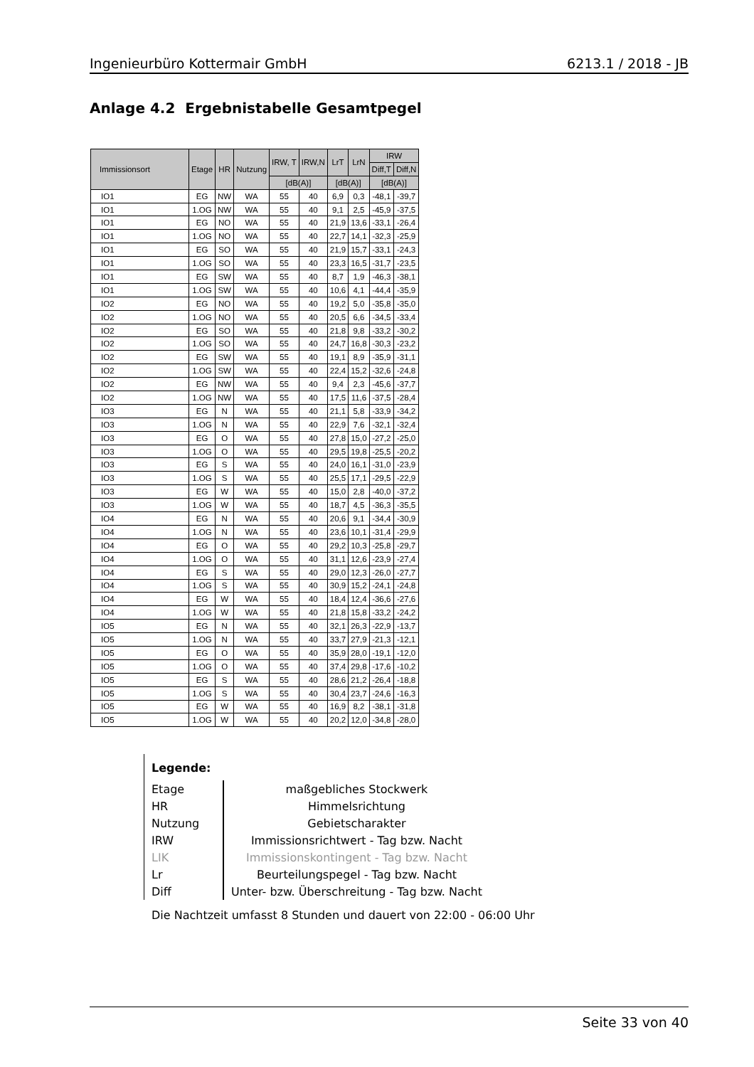Ingenieurbüro Kottermair GmbH 6213.1 / 2018 - JB
Anlage 4.2 Ergebnistabelle Gesamtpegel
| Immissionsort | Etage | HR | Nutzung | IRW, T | IRW,N | LrT | LrN | IRW | |
| --- | --- | --- | --- | --- | --- | --- | --- | --- | --- |
| | | | | | | | | Diff,T | Diff,N |
| | | | | [dB(A)] | | [dB(A)] | | [dB(A)] | |
| IO1 | EG | NW | WA | 55 | 40 | 6,9 | 0,3 | -48,1 | -39,7 |
| IO1 | 1.OG | NW | WA | 55 | 40 | 9,1 | 2,5 | -45,9 | -37,5 |
| IO1 | EG | NO | WA | 55 | 40 | 21,9 | 13,6 | -33,1 | -26,4 |
| IO1 | 1.OG | NO | WA | 55 | 40 | 22,7 | 14,1 | -32,3 | -25,9 |
| IO1 | EG | SO | WA | 55 | 40 | 21,9 | 15,7 | -33,1 | -24,3 |
| IO1 | 1.OG | SO | WA | 55 | 40 | 23,3 | 16,5 | -31,7 | -23,5 |
| IO1 | EG | SW | WA | 55 | 40 | 8,7 | 1,9 | -46,3 | -38,1 |
| IO1 | 1.OG | SW | WA | 55 | 40 | 10,6 | 4,1 | -44,4 | -35,9 |
| IO2 | EG | NO | WA | 55 | 40 | 19,2 | 5,0 | -35,8 | -35,0 |
| IO2 | 1.OG | NO | WA | 55 | 40 | 20,5 | 6,6 | -34,5 | -33,4 |
| IO2 | EG | SO | WA | 55 | 40 | 21,8 | 9,8 | -33,2 | -30,2 |
| IO2 | 1.OG | SO | WA | 55 | 40 | 24,7 | 16,8 | -30,3 | -23,2 |
| IO2 | EG | SW | WA | 55 | 40 | 19,1 | 8,9 | -35,9 | -31,1 |
| IO2 | 1.OG | SW | WA | 55 | 40 | 22,4 | 15,2 | -32,6 | -24,8 |
| IO2 | EG | NW | WA | 55 | 40 | 9,4 | 2,3 | -45,6 | -37,7 |
| IO2 | 1.OG | NW | WA | 55 | 40 | 17,5 | 11,6 | -37,5 | -28,4 |
| IO3 | EG | N | WA | 55 | 40 | 21,1 | 5,8 | -33,9 | -34,2 |
| IO3 | 1.OG | N | WA | 55 | 40 | 22,9 | 7,6 | -32,1 | -32,4 |
| IO3 | EG | O | WA | 55 | 40 | 27,8 | 15,0 | -27,2 | -25,0 |
| IO3 | 1.OG | O | WA | 55 | 40 | 29,5 | 19,8 | -25,5 | -20,2 |
| IO3 | EG | S | WA | 55 | 40 | 24,0 | 16,1 | -31,0 | -23,9 |
| IO3 | 1.OG | S | WA | 55 | 40 | 25,5 | 17,1 | -29,5 | -22,9 |
| IO3 | EG | W | WA | 55 | 40 | 15,0 | 2,8 | -40,0 | -37,2 |
| IO3 | 1.OG | W | WA | 55 | 40 | 18,7 | 4,5 | -36,3 | -35,5 |
| IO4 | EG | N | WA | 55 | 40 | 20,6 | 9,1 | -34,4 | -30,9 |
| IO4 | 1.OG | N | WA | 55 | 40 | 23,6 | 10,1 | -31,4 | -29,9 |
| IO4 | EG | O | WA | 55 | 40 | 29,2 | 10,3 | -25,8 | -29,7 |
| IO4 | 1.OG | O | WA | 55 | 40 | 31,1 | 12,6 | -23,9 | -27,4 |
| IO4 | EG | S | WA | 55 | 40 | 29,0 | 12,3 | -26,0 | -27,7 |
| IO4 | 1.OG | S | WA | 55 | 40 | 30,9 | 15,2 | -24,1 | -24,8 |
| IO4 | EG | W | WA | 55 | 40 | 18,4 | 12,4 | -36,6 | -27,6 |
| IO4 | 1.OG | W | WA | 55 | 40 | 21,8 | 15,8 | -33,2 | -24,2 |
| IO5 | EG | N | WA | 55 | 40 | 32,1 | 26,3 | -22,9 | -13,7 |
| IO5 | 1.OG | N | WA | 55 | 40 | 33,7 | 27,9 | -21,3 | -12,1 |
| IO5 | EG | O | WA | 55 | 40 | 35,9 | 28,0 | -19,1 | -12,0 |
| IO5 | 1.OG | O | WA | 55 | 40 | 37,4 | 29,8 | -17,6 | -10,2 |
| IO5 | EG | S | WA | 55 | 40 | 28,6 | 21,2 | -26,4 | -18,8 |
| IO5 | 1.OG | S | WA | 55 | 40 | 30,4 | 23,7 | -24,6 | -16,3 |
| IO5 | EG | W | WA | 55 | 40 | 16,9 | 8,2 | -38,1 | -31,8 |
| IO5 | 1.OG | W | WA | 55 | 40 | 20,2 | 12,0 | -34,8 | -28,0 |
Legende:
| Etage | maßgebliches Stockwerk |
| HR | Himmelsrichtung |
| Nutzung | Gebietscharakter |
| IRW | Immissionsrichtwert - Tag bzw. Nacht |
| LIK | Immissionskontingent - Tag bzw. Nacht |
| Lr | Beurteilungspegel - Tag bzw. Nacht |
| Diff | Unter- bzw. Überschreitung - Tag bzw. Nacht |
Die Nachtzeit umfasst 8 Stunden und dauert von 22:00 - 06:00 Uhr
Seite 33 von 40